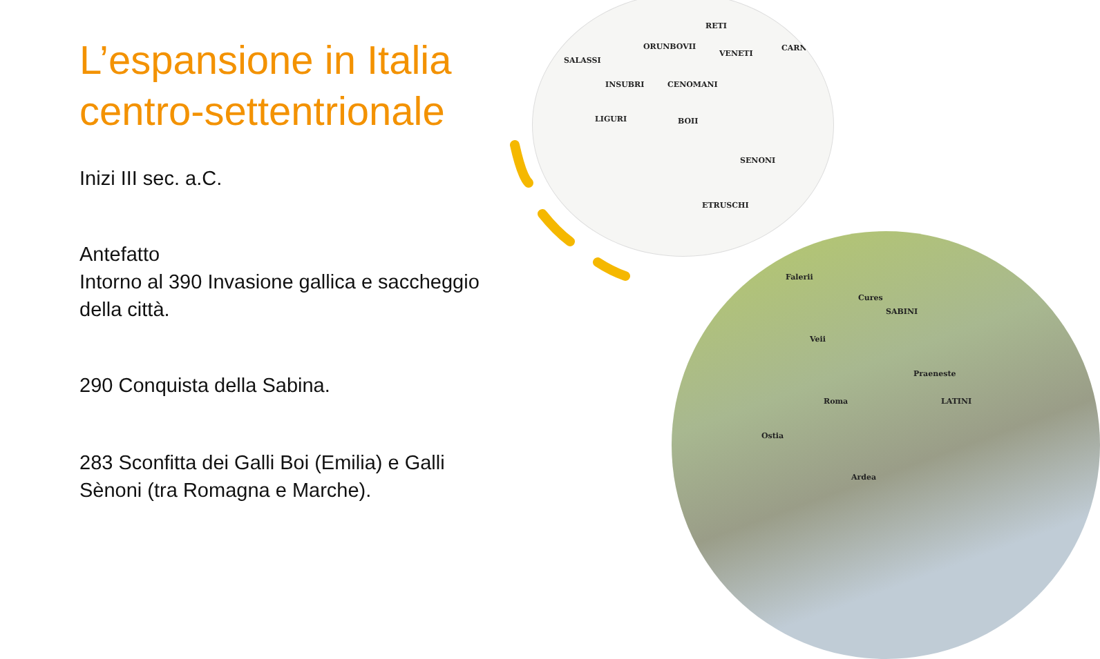RETI
SALASSI
ORUNBOVII
VENETI
CARNI
INSUBRI CENOMANI
LIGURI BOII
SENONI
ETRUSCHI
Falerii
Cures
Veii
Roma
Ostia
Praeneste
Ardea
LATINI
SABINI
L’espansione in Italia centro-settentrionale
Inizi III sec. a.C.
Antefatto
Intorno al 390 Invasione gallica e saccheggio della città.
290 Conquista della Sabina.
283 Sconfitta dei Galli Boi (Emilia) e Galli Sènoni (tra Romagna e Marche).